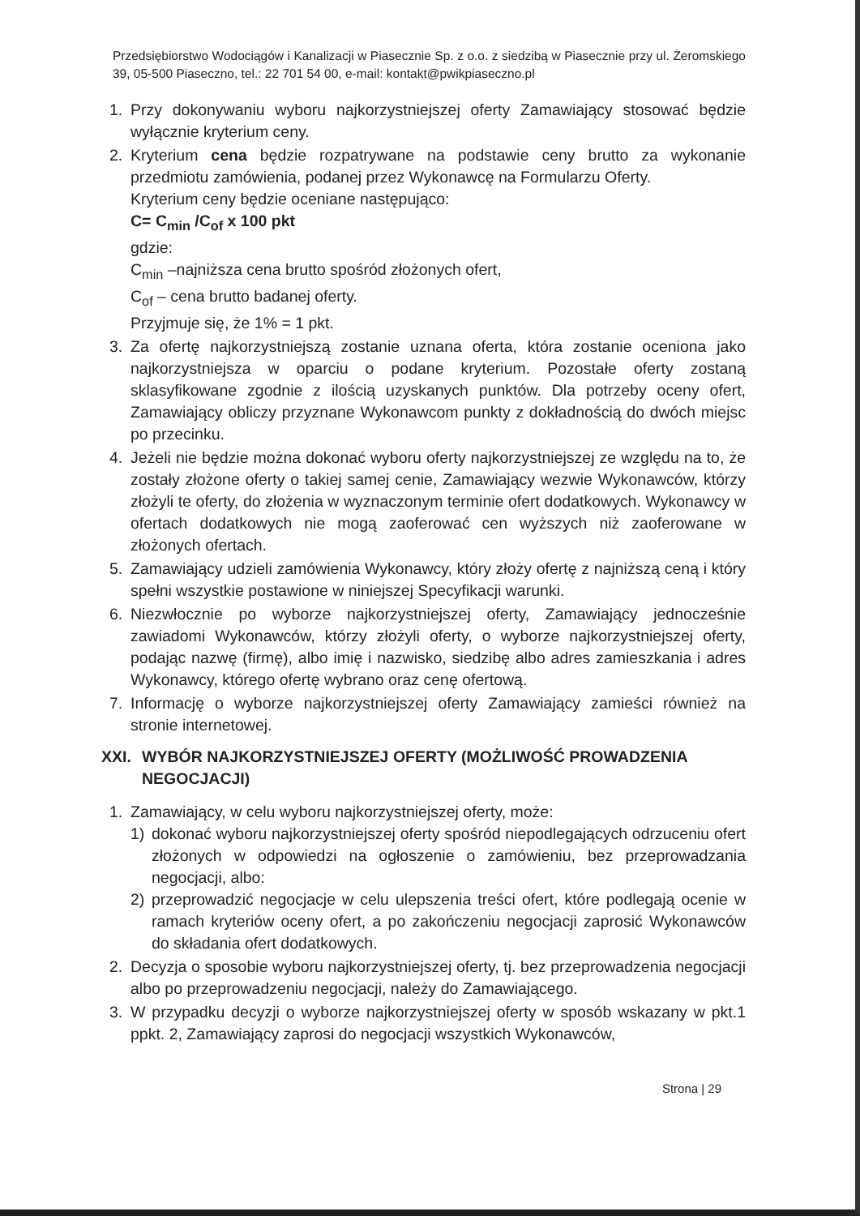Przedsiębiorstwo Wodociągów i Kanalizacji w Piasecznie Sp. z o.o. z siedzibą w Piasecznie przy ul. Żeromskiego 39, 05-500 Piaseczno, tel.: 22 701 54 00, e-mail: kontakt@pwikpiaseczno.pl
1. Przy dokonywaniu wyboru najkorzystniejszej oferty Zamawiający stosować będzie wyłącznie kryterium ceny.
2. Kryterium cena będzie rozpatrywane na podstawie ceny brutto za wykonanie przedmiotu zamówienia, podanej przez Wykonawcę na Formularzu Oferty.
Kryterium ceny będzie oceniane następująco:
C= C<sub>min</sub> /C<sub>of</sub> x 100 pkt
gdzie:
C<sub>min</sub> –najniższa cena brutto spośród złożonych ofert,
C<sub>of</sub> – cena brutto badanej oferty.
Przyjmuje się, że 1% = 1 pkt.
3. Za ofertę najkorzystniejszą zostanie uznana oferta, która zostanie oceniona jako najkorzystniejsza w oparciu o podane kryterium. Pozostałe oferty zostaną sklasyfikowane zgodnie z ilością uzyskanych punktów. Dla potrzeby oceny ofert, Zamawiający obliczy przyznane Wykonawcom punkty z dokładnością do dwóch miejsc po przecinku.
4. Jeżeli nie będzie można dokonać wyboru oferty najkorzystniejszej ze względu na to, że zostały złożone oferty o takiej samej cenie, Zamawiający wezwie Wykonawców, którzy złożyli te oferty, do złożenia w wyznaczonym terminie ofert dodatkowych. Wykonawcy w ofertach dodatkowych nie mogą zaoferować cen wyższych niż zaoferowane w złożonych ofertach.
5. Zamawiający udzieli zamówienia Wykonawcy, który złoży ofertę z najniższą ceną i który spełni wszystkie postawione w niniejszej Specyfikacji warunki.
6. Niezwłocznie po wyborze najkorzystniejszej oferty, Zamawiający jednocześnie zawiadomi Wykonawców, którzy złożyli oferty, o wyborze najkorzystniejszej oferty, podając nazwę (firmę), albo imię i nazwisko, siedzibę albo adres zamieszkania i adres Wykonawcy, którego ofertę wybrano oraz cenę ofertową.
7. Informację o wyborze najkorzystniejszej oferty Zamawiający zamieści również na stronie internetowej.
XXI. WYBÓR NAJKORZYSTNIEJSZEJ OFERTY (MOŻLIWOŚĆ PROWADZENIA NEGOCJACJI)
1. Zamawiający, w celu wyboru najkorzystniejszej oferty, może:
1) dokonać wyboru najkorzystniejszej oferty spośród niepodlegających odrzuceniu ofert złożonych w odpowiedzi na ogłoszenie o zamówieniu, bez przeprowadzania negocjacji, albo:
2) przeprowadzić negocjacje w celu ulepszenia treści ofert, które podlegają ocenie w ramach kryteriów oceny ofert, a po zakończeniu negocjacji zaprosić Wykonawców do składania ofert dodatkowych.
2. Decyzja o sposobie wyboru najkorzystniejszej oferty, tj. bez przeprowadzenia negocjacji albo po przeprowadzeniu negocjacji, należy do Zamawiającego.
3. W przypadku decyzji o wyborze najkorzystniejszej oferty w sposób wskazany w pkt.1 ppkt. 2, Zamawiający zaprosi do negocjacji wszystkich Wykonawców,
Strona | 29